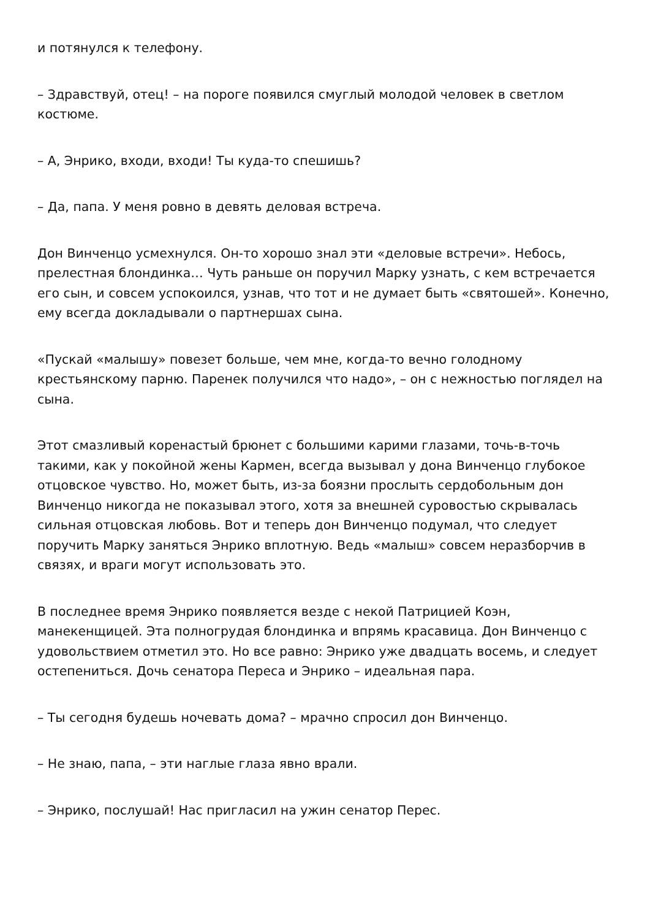и потянулся к телефону.
– Здравствуй, отец! – на пороге появился смуглый молодой человек в светлом костюме.
– А, Энрико, входи, входи! Ты куда-то спешишь?
– Да, папа. У меня ровно в девять деловая встреча.
Дон Винченцо усмехнулся. Он-то хорошо знал эти «деловые встречи». Небось, прелестная блондинка… Чуть раньше он поручил Марку узнать, с кем встречается его сын, и совсем успокоился, узнав, что тот и не думает быть «святошей». Конечно, ему всегда докладывали о партнершах сына.
«Пускай «малышу» повезет больше, чем мне, когда-то вечно голодному крестьянскому парню. Паренек получился что надо», – он с нежностью поглядел на сына.
Этот смазливый коренастый брюнет с большими карими глазами, точь-в-точь такими, как у покойной жены Кармен, всегда вызывал у дона Винченцо глубокое отцовское чувство. Но, может быть, из-за боязни прослыть сердобольным дон Винченцо никогда не показывал этого, хотя за внешней суровостью скрывалась сильная отцовская любовь. Вот и теперь дон Винченцо подумал, что следует поручить Марку заняться Энрико вплотную. Ведь «малыш» совсем неразборчив в связях, и враги могут использовать это.
В последнее время Энрико появляется везде с некой Патрицией Коэн, манекенщицей. Эта полногрудая блондинка и впрямь красавица. Дон Винченцо с удовольствием отметил это. Но все равно: Энрико уже двадцать восемь, и следует остепениться. Дочь сенатора Переса и Энрико – идеальная пара.
– Ты сегодня будешь ночевать дома? – мрачно спросил дон Винченцо.
– Не знаю, папа, – эти наглые глаза явно врали.
– Энрико, послушай! Нас пригласил на ужин сенатор Перес.